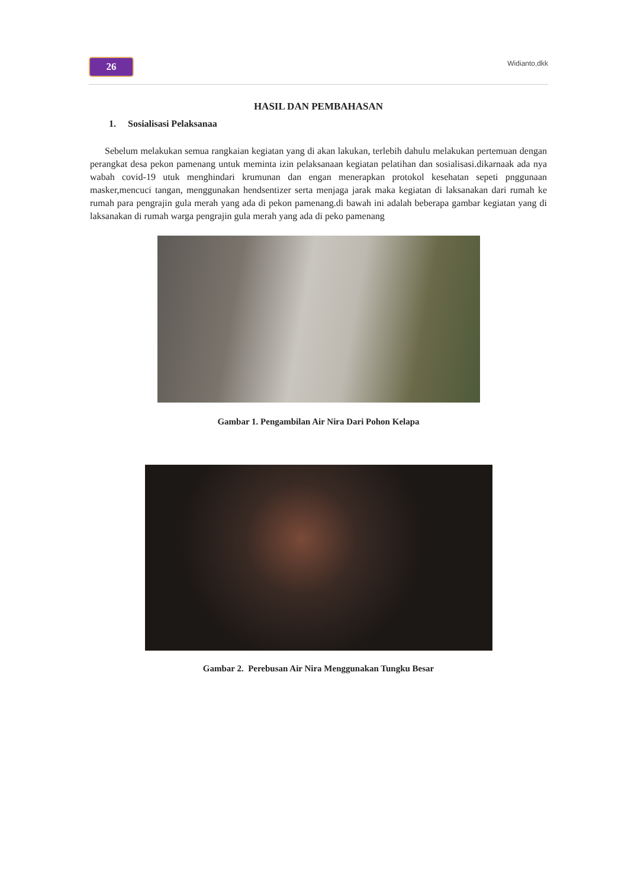26
Widianto,dkk
HASIL DAN PEMBAHASAN
1. Sosialisasi Pelaksanaa
Sebelum melakukan semua rangkaian kegiatan yang di akan lakukan, terlebih dahulu melakukan pertemuan dengan perangkat desa pekon pamenang untuk meminta izin pelaksanaan kegiatan pelatihan dan sosialisasi.dikarnaak ada nya wabah covid-19 utuk menghindari krumunan dan engan menerapkan protokol kesehatan sepeti pnggunaan masker,mencuci tangan, menggunakan hendsentizer serta menjaga jarak maka kegiatan di laksanakan dari rumah ke rumah para pengrajin gula merah yang ada di pekon pamenang.di bawah ini adalah beberapa gambar kegiatan yang di laksanakan di rumah warga pengrajin gula merah yang ada di peko pamenang
Gambar 1. Pengambilan Air Nira Dari Pohon Kelapa
Gambar 2. Perebusan Air Nira Menggunakan Tungku Besar